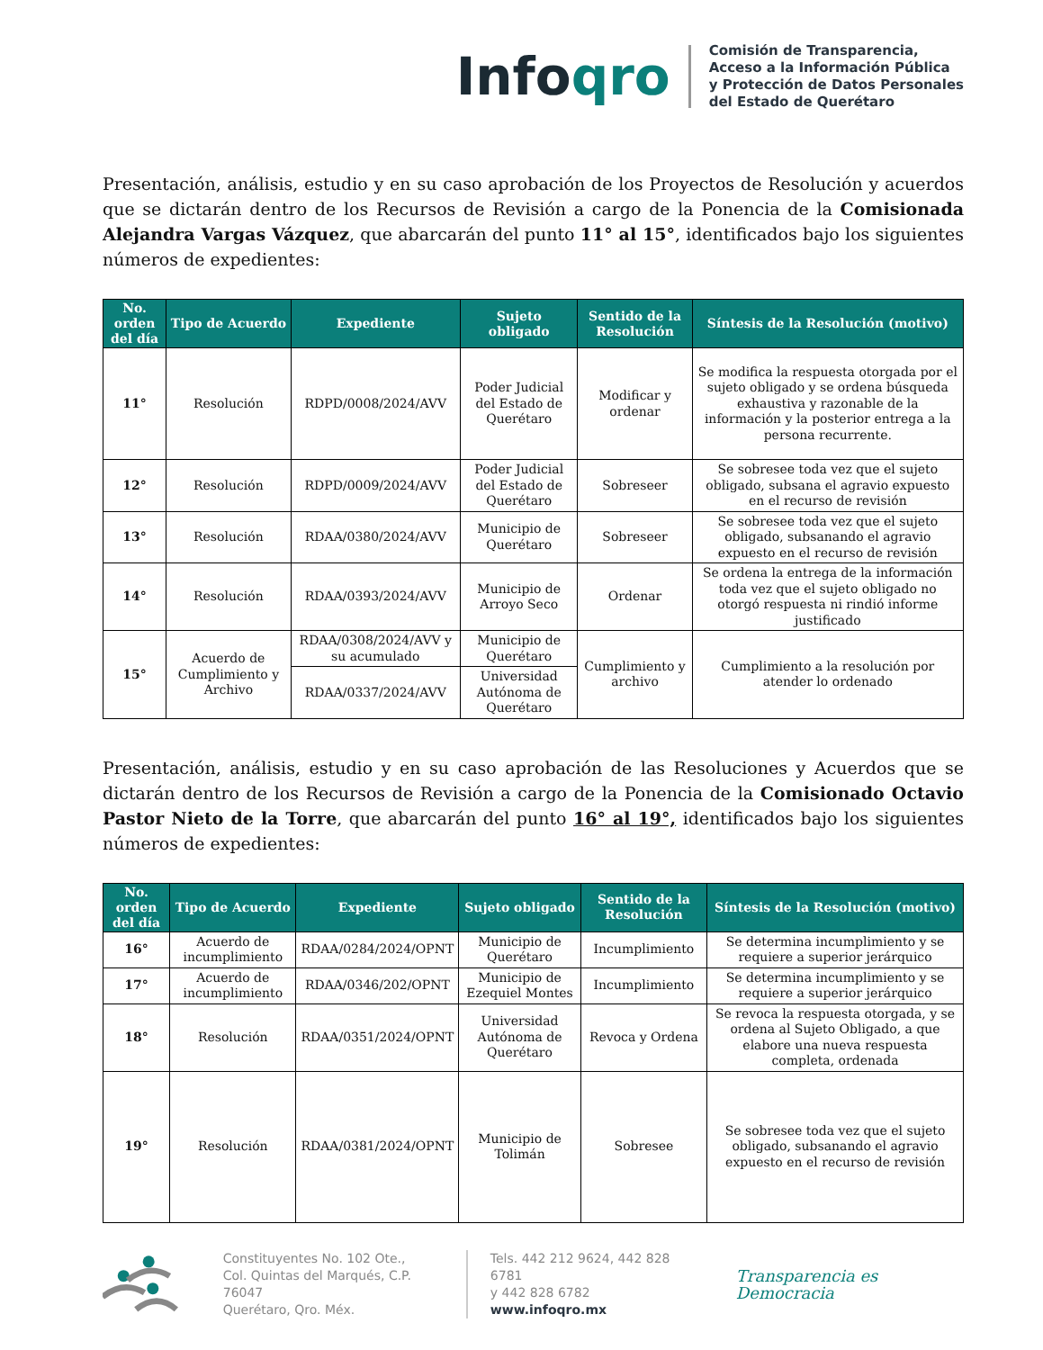Infoqro
Comisión de Transparencia,
Acceso a la Información Pública
y Protección de Datos Personales
del Estado de Querétaro
Presentación, análisis, estudio y en su caso aprobación de los Proyectos de Resolución y acuerdos que se dictarán dentro de los Recursos de Revisión a cargo de la Ponencia de la Comisionada Alejandra Vargas Vázquez, que abarcarán del punto 11° al 15°, identificados bajo los siguientes números de expedientes:
| No. orden del día | Tipo de Acuerdo | Expediente | Sujeto obligado | Sentido de la Resolución | Síntesis de la Resolución (motivo) |
| --- | --- | --- | --- | --- | --- |
| 11° | Resolución | RDPD/0008/2024/AVV | Poder Judicial del Estado de Querétaro | Modificar y ordenar | Se modifica la respuesta otorgada por el sujeto obligado y se ordena búsqueda exhaustiva y razonable de la información y la posterior entrega a la persona recurrente. |
| 12° | Resolución | RDPD/0009/2024/AVV | Poder Judicial del Estado de Querétaro | Sobreseer | Se sobresee toda vez que el sujeto obligado, subsana el agravio expuesto en el recurso de revisión |
| 13° | Resolución | RDAA/0380/2024/AVV | Municipio de Querétaro | Sobreseer | Se sobresee toda vez que el sujeto obligado, subsanando el agravio expuesto en el recurso de revisión |
| 14° | Resolución | RDAA/0393/2024/AVV | Municipio de Arroyo Seco | Ordenar | Se ordena la entrega de la información toda vez que el sujeto obligado no otorgó respuesta ni rindió informe justificado |
| 15° | Acuerdo de Cumplimiento y Archivo | RDAA/0308/2024/AVV y su acumulado | Municipio de Querétaro | Cumplimiento y archivo | Cumplimiento a la resolución por atender lo ordenado |
| | | RDAA/0337/2024/AVV | Universidad Autónoma de Querétaro | | |
Presentación, análisis, estudio y en su caso aprobación de las Resoluciones y Acuerdos que se dictarán dentro de los Recursos de Revisión a cargo de la Ponencia de la Comisionado Octavio Pastor Nieto de la Torre, que abarcarán del punto 16° al 19°, identificados bajo los siguientes números de expedientes:
| No. orden del día | Tipo de Acuerdo | Expediente | Sujeto obligado | Sentido de la Resolución | Síntesis de la Resolución (motivo) |
| --- | --- | --- | --- | --- | --- |
| 16° | Acuerdo de incumplimiento | RDAA/0284/2024/OPNT | Municipio de Querétaro | Incumplimiento | Se determina incumplimiento y se requiere a superior jerárquico |
| 17° | Acuerdo de incumplimiento | RDAA/0346/202/OPNT | Municipio de Ezequiel Montes | Incumplimiento | Se determina incumplimiento y se requiere a superior jerárquico |
| 18° | Resolución | RDAA/0351/2024/OPNT | Universidad Autónoma de Querétaro | Revoca y Ordena | Se revoca la respuesta otorgada, y se ordena al Sujeto Obligado, a que elabore una nueva respuesta completa, ordenada |
| 19° | Resolución | RDAA/0381/2024/OPNT | Municipio de Tolimán | Sobresee | Se sobresee toda vez que el sujeto obligado, subsanando el agravio expuesto en el recurso de revisión |
Constituyentes No. 102 Ote.,
Col. Quintas del Marqués, C.P. 76047
Querétaro, Qro. Méx.
Tels. 442 212 9624, 442 828 6781
y 442 828 6782
www.infoqro.mx
Transparencia es Democracia